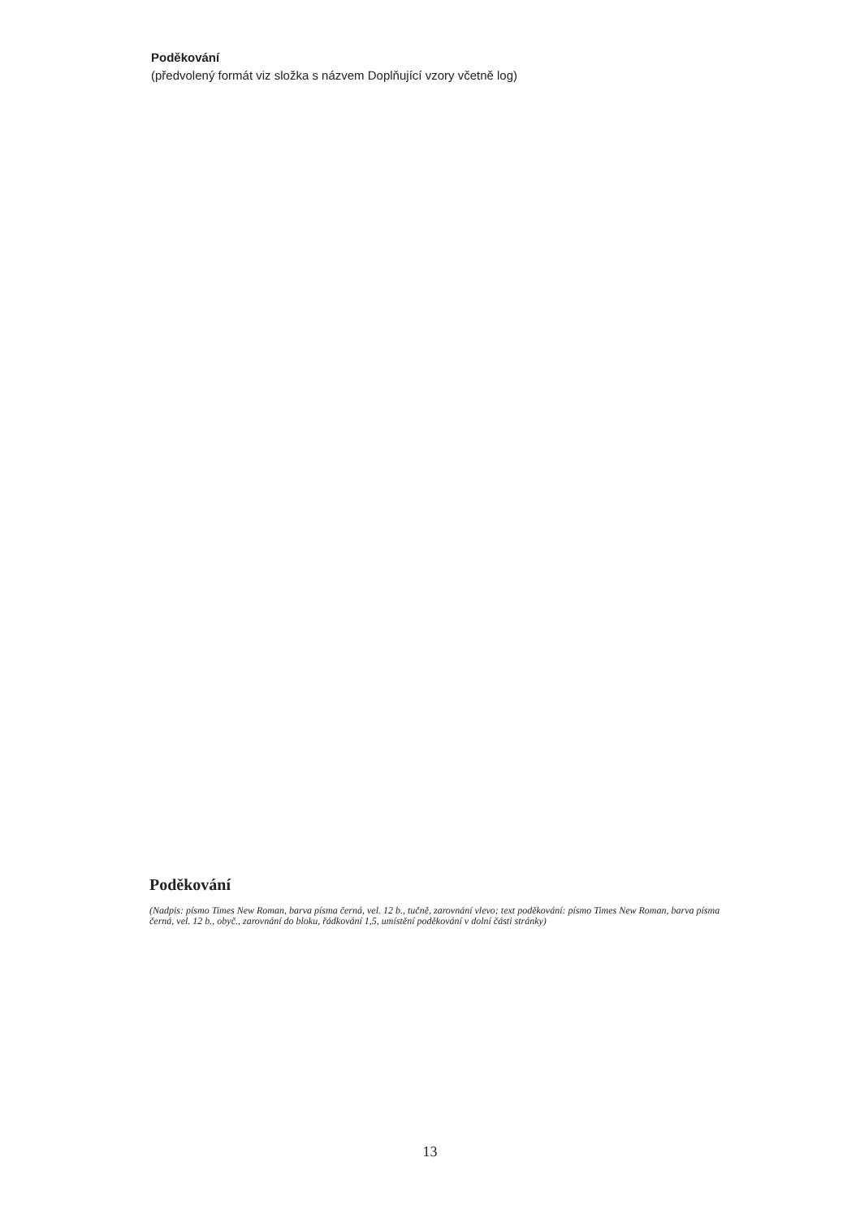Poděkování
(předvolený formát viz složka s názvem Doplňující vzory včetně log)
Poděkování
(Nadpis: písmo Times New Roman, barva písma černá, vel. 12 b., tučně, zarovnání vlevo; text poděkování: písmo Times New Roman, barva písma černá, vel. 12 b., obyč., zarovnání do bloku, řádkování 1,5, umístění poděkování v dolní části stránky)
13